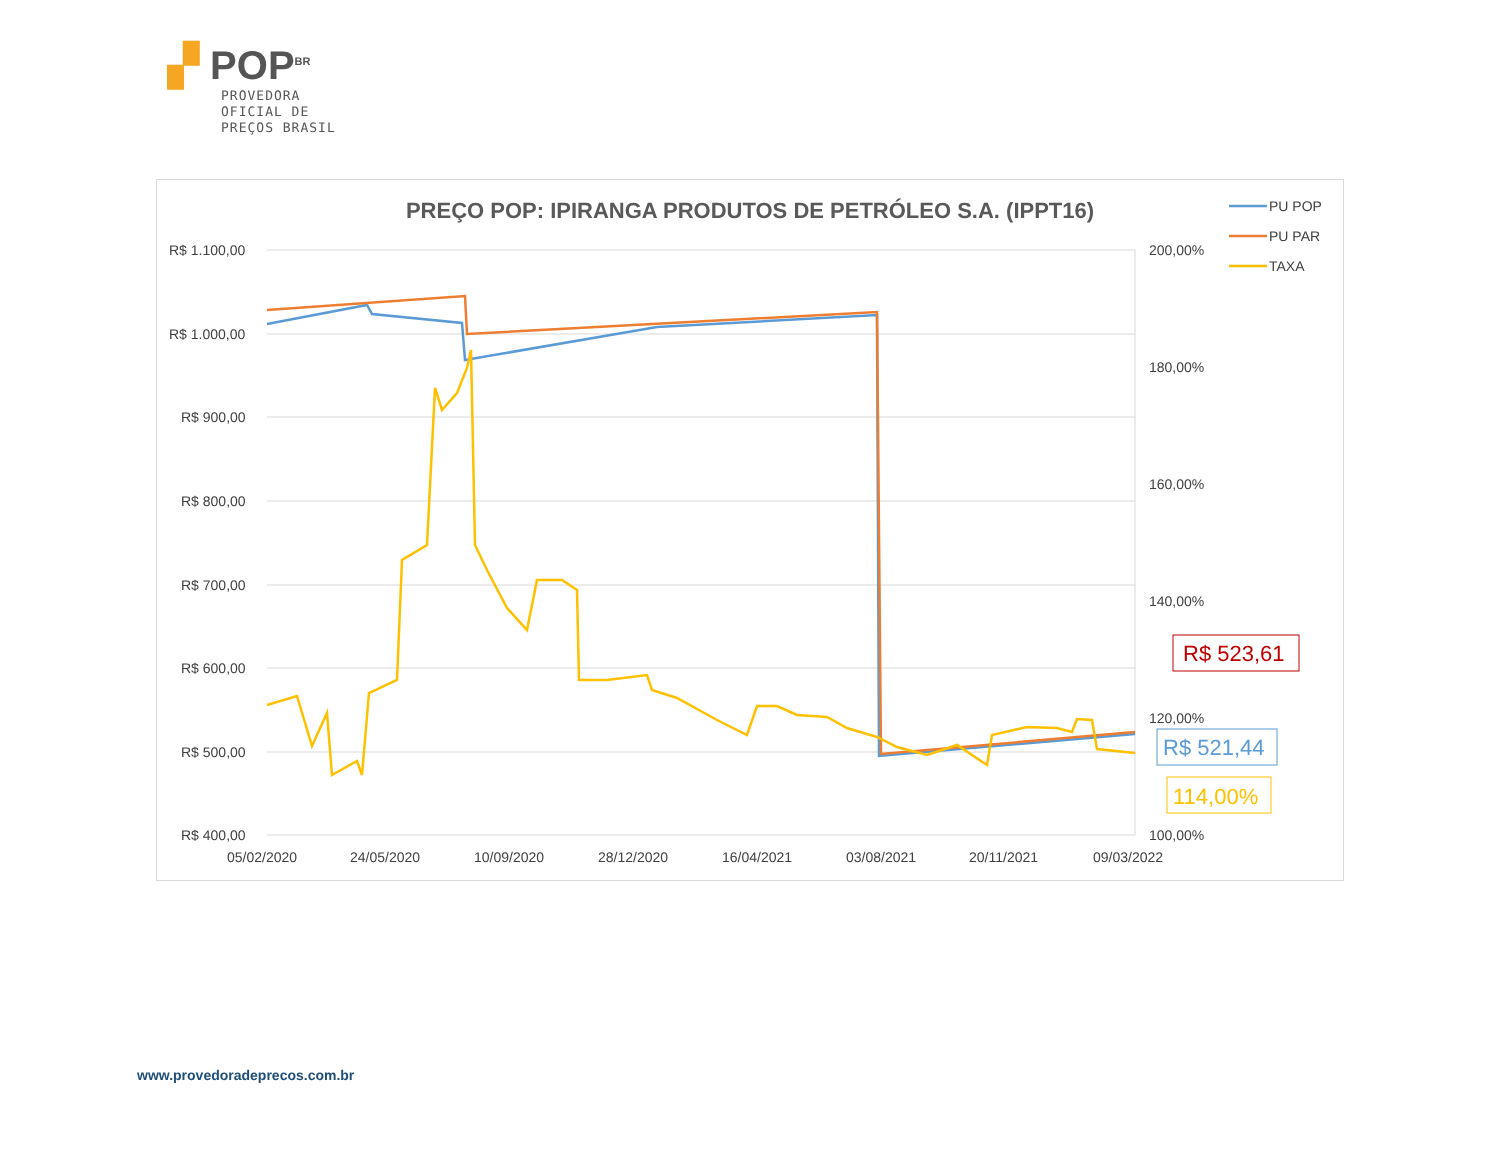▞ POP<sup>BR</sup>
PROVEDORA
OFICIAL DE
PREÇOS BRASIL
PREÇO POP: IPIRANGA PRODUTOS DE PETRÓLEO S.A. (IPPT16)
R$ 1.100,00
R$ 1.000,00
R$ 900,00
R$ 800,00
R$ 700,00
R$ 600,00
R$ 500,00
R$ 400,00
200,00%
180,00%
160,00%
140,00%
120,00%
100,00%
05/02/2020
24/05/2020
10/09/2020
28/12/2020
16/04/2021
03/08/2021
20/11/2021
09/03/2022
PU POP
PU PAR
TAXA
R$ 523,61
R$ 521,44
114,00%
www.provedoradeprecos.com.br